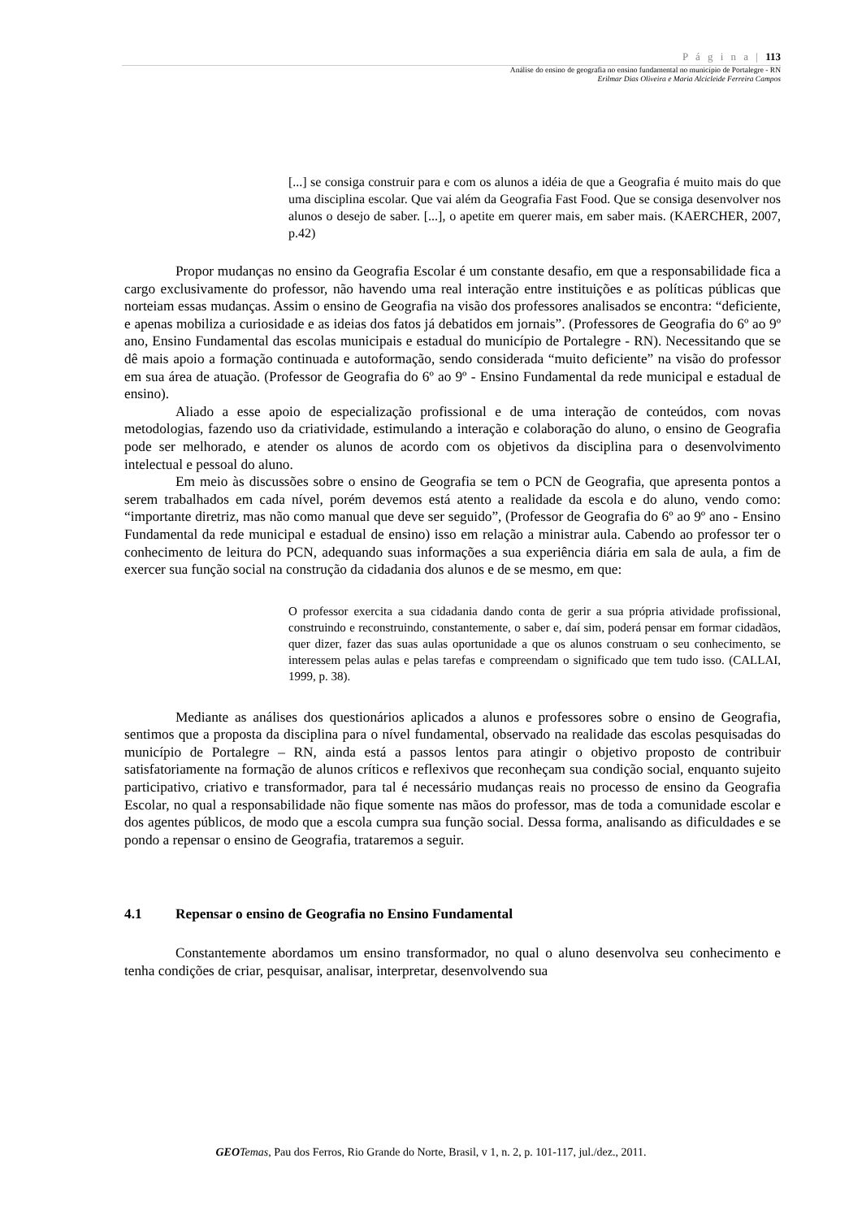P á g i n a | 113
Análise do ensino de geografia no ensino fundamental no município de Portalegre - RN
Erilmar Dias Oliveira e Maria Alcicleide Ferreira Campos
[...] se consiga construir para e com os alunos a idéia de que a Geografia é muito mais do que uma disciplina escolar. Que vai além da Geografia Fast Food. Que se consiga desenvolver nos alunos o desejo de saber. [...], o apetite em querer mais, em saber mais. (KAERCHER, 2007, p.42)
Propor mudanças no ensino da Geografia Escolar é um constante desafio, em que a responsabilidade fica a cargo exclusivamente do professor, não havendo uma real interação entre instituições e as políticas públicas que norteiam essas mudanças. Assim o ensino de Geografia na visão dos professores analisados se encontra: “deficiente, e apenas mobiliza a curiosidade e as ideias dos fatos já debatidos em jornais”. (Professores de Geografia do 6º ao 9º ano, Ensino Fundamental das escolas municipais e estadual do município de Portalegre - RN). Necessitando que se dê mais apoio a formação continuada e autoformação, sendo considerada “muito deficiente” na visão do professor em sua área de atuação. (Professor de Geografia do 6º ao 9º - Ensino Fundamental da rede municipal e estadual de ensino).
Aliado a esse apoio de especialização profissional e de uma interação de conteúdos, com novas metodologias, fazendo uso da criatividade, estimulando a interação e colaboração do aluno, o ensino de Geografia pode ser melhorado, e atender os alunos de acordo com os objetivos da disciplina para o desenvolvimento intelectual e pessoal do aluno.
Em meio às discussões sobre o ensino de Geografia se tem o PCN de Geografia, que apresenta pontos a serem trabalhados em cada nível, porém devemos está atento a realidade da escola e do aluno, vendo como: “importante diretriz, mas não como manual que deve ser seguido”, (Professor de Geografia do 6º ao 9º ano - Ensino Fundamental da rede municipal e estadual de ensino) isso em relação a ministrar aula. Cabendo ao professor ter o conhecimento de leitura do PCN, adequando suas informações a sua experiência diária em sala de aula, a fim de exercer sua função social na construção da cidadania dos alunos e de se mesmo, em que:
O professor exercita a sua cidadania dando conta de gerir a sua própria atividade profissional, construindo e reconstruindo, constantemente, o saber e, daí sim, poderá pensar em formar cidadãos, quer dizer, fazer das suas aulas oportunidade a que os alunos construam o seu conhecimento, se interessem pelas aulas e pelas tarefas e compreendam o significado que tem tudo isso. (CALLAI, 1999, p. 38).
Mediante as análises dos questionários aplicados a alunos e professores sobre o ensino de Geografia, sentimos que a proposta da disciplina para o nível fundamental, observado na realidade das escolas pesquisadas do município de Portalegre – RN, ainda está a passos lentos para atingir o objetivo proposto de contribuir satisfatoriamente na formação de alunos críticos e reflexivos que reconheçam sua condição social, enquanto sujeito participativo, criativo e transformador, para tal é necessário mudanças reais no processo de ensino da Geografia Escolar, no qual a responsabilidade não fique somente nas mãos do professor, mas de toda a comunidade escolar e dos agentes públicos, de modo que a escola cumpra sua função social. Dessa forma, analisando as dificuldades e se pondo a repensar o ensino de Geografia, trataremos a seguir.
4.1 Repensar o ensino de Geografia no Ensino Fundamental
Constantemente abordamos um ensino transformador, no qual o aluno desenvolva seu conhecimento e tenha condições de criar, pesquisar, analisar, interpretar, desenvolvendo sua
GEO Temas, Pau dos Ferros, Rio Grande do Norte, Brasil, v 1, n. 2, p. 101-117, jul./dez., 2011.